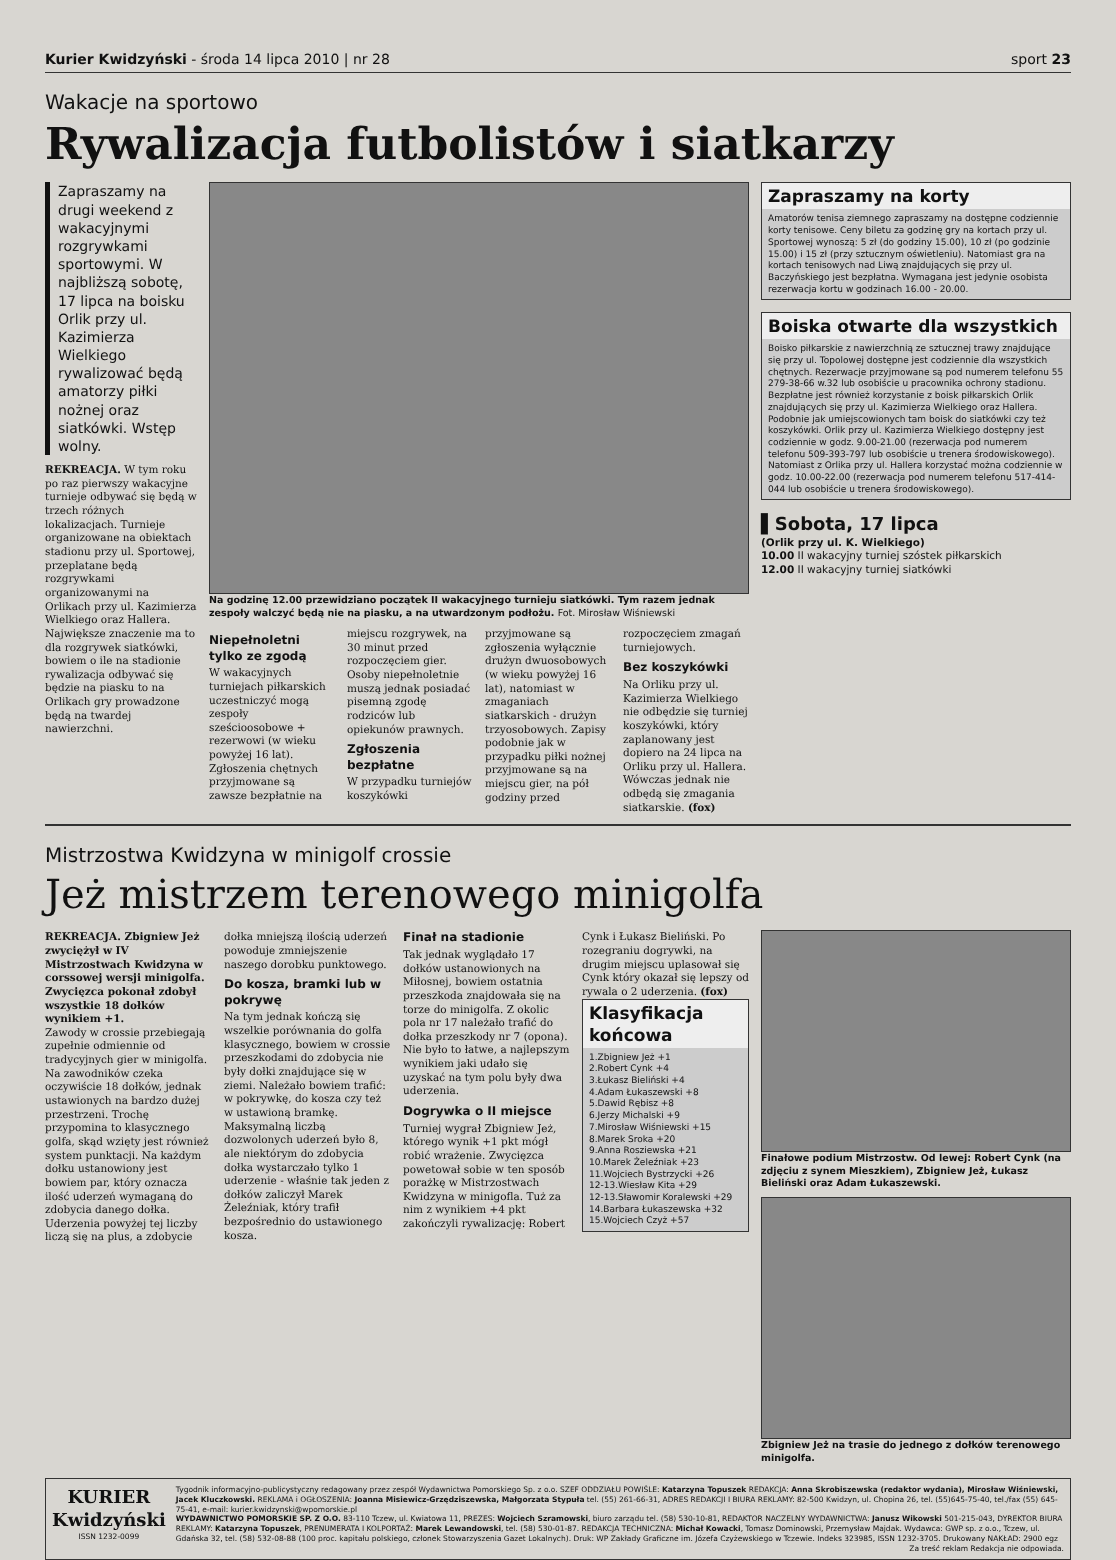Kurier Kwidzyński - środa 14 lipca 2010 | nr 28 sport 23
Wakacje na sportowo
Rywalizacja futbolistów i siatkarzy
Zapraszamy na drugi weekend z wakacyjnymi rozgrywkami sportowymi. W najbliższą sobotę, 17 lipca na boisku Orlik przy ul. Kazimierza Wielkiego rywalizować będą amatorzy piłki nożnej oraz siatkówki. Wstęp wolny.
REKREACJA. W tym roku po raz pierwszy wakacyjne turnieje odbywać się będą w trzech różnych lokalizacjach. Turnieje organizowane na obiektach stadionu przy ul. Sportowej, przeplatane będą rozgrywkami organizowanymi na Orlikach przy ul. Kazimierza Wielkiego oraz Hallera. Największe znaczenie ma to dla rozgrywek siatkówki, bowiem o ile na stadionie rywalizacja odbywać się będzie na piasku to na Orlikach gry prowadzone będą na twardej nawierzchni.
Na godzinę 12.00 przewidziano początek II wakacyjnego turnieju siatkówki. Tym razem jednak zespoły walczyć będą nie na piasku, a na utwardzonym podłożu. Fot. Mirosław Wiśniewski
Niepełnoletni tylko ze zgodą
W wakacyjnych turniejach piłkarskich uczestniczyć mogą zespoły sześcioosobowe + rezerwowi (w wieku powyżej 16 lat). Zgłoszenia chętnych przyjmowane są zawsze bezpłatnie na miejscu rozgrywek, na 30 minut przed rozpoczęciem gier. Osoby niepełnoletnie muszą jednak posiadać pisemną zgodę rodziców lub opiekunów prawnych.
Zgłoszenia bezpłatne
W przypadku turniejów koszykówki przyjmowane są zgłoszenia wyłącznie drużyn dwuosobowych (w wieku powyżej 16 lat), natomiast w zmaganiach siatkarskich - drużyn trzyosobowych. Zapisy podobnie jak w przypadku piłki nożnej przyjmowane są na miejscu gier, na pół godziny przed rozpoczęciem zmagań turniejowych.
Bez koszykówki
Na Orliku przy ul. Kazimierza Wielkiego nie odbędzie się turniej koszykówki, który zaplanowany jest dopiero na 24 lipca na Orliku przy ul. Hallera. Wówczas jednak nie odbędą się zmagania siatkarskie. (fox)
Zapraszamy na korty
Amatorów tenisa ziemnego zapraszamy na dostępne codziennie korty tenisowe. Ceny biletu za godzinę gry na kortach przy ul. Sportowej wynoszą: 5 zł (do godziny 15.00), 10 zł (po godzinie 15.00) i 15 zł (przy sztucznym oświetleniu). Natomiast gra na kortach tenisowych nad Liwą znajdujących się przy ul. Baczyńskiego jest bezpłatna. Wymagana jest jedynie osobista rezerwacja kortu w godzinach 16.00 - 20.00.
Boiska otwarte dla wszystkich
Boisko piłkarskie z nawierzchnią ze sztucznej trawy znajdujące się przy ul. Topolowej dostępne jest codziennie dla wszystkich chętnych. Rezerwacje przyjmowane są pod numerem telefonu 55 279-38-66 w.32 lub osobiście u pracownika ochrony stadionu.
Bezpłatne jest również korzystanie z boisk piłkarskich Orlik znajdujących się przy ul. Kazimierza Wielkiego oraz Hallera. Podobnie jak umiejscowionych tam boisk do siatkówki czy też koszykówki. Orlik przy ul. Kazimierza Wielkiego dostępny jest codziennie w godz. 9.00-21.00 (rezerwacja pod numerem telefonu 509-393-797 lub osobiście u trenera środowiskowego). Natomiast z Orlika przy ul. Hallera korzystać można codziennie w godz. 10.00-22.00 (rezerwacja pod numerem telefonu 517-414-044 lub osobiście u trenera środowiskowego).
▌Sobota, 17 lipca
(Orlik przy ul. K. Wielkiego)
10.00 II wakacyjny turniej szóstek piłkarskich
12.00 II wakacyjny turniej siatkówki
Mistrzostwa Kwidzyna w minigolf crossie
Jeż mistrzem terenowego minigolfa
REKREACJA. Zbigniew Jeż zwyciężył w IV Mistrzostwach Kwidzyna w corssowej wersji minigolfa. Zwycięzca pokonał zdobył wszystkie 18 dołków wynikiem +1.
Zawody w crossie przebiegają zupełnie odmiennie od tradycyjnych gier w minigolfa. Na zawodników czeka oczywiście 18 dołków, jednak ustawionych na bardzo dużej przestrzeni. Trochę przypomina to klasycznego golfa, skąd wzięty jest również system punktacji. Na każdym dołku ustanowiony jest bowiem par, który oznacza ilość uderzeń wymaganą do zdobycia danego dołka. Uderzenia powyżej tej liczby liczą się na plus, a zdobycie dołka mniejszą ilością uderzeń powoduje zmniejszenie naszego dorobku punktowego.
Do kosza, bramki lub w pokrywę
Na tym jednak kończą się wszelkie porównania do golfa klasycznego, bowiem w crossie przeszkodami do zdobycia nie były dołki znajdujące się w ziemi. Należało bowiem trafić: w pokrywkę, do kosza czy też w ustawioną bramkę. Maksymalną liczbą dozwolonych uderzeń było 8, ale niektórym do zdobycia dołka wystarczało tylko 1 uderzenie - właśnie tak jeden z dołków zaliczył Marek Żeleźniak, który trafił bezpośrednio do ustawionego kosza.
Finał na stadionie
Tak jednak wyglądało 17 dołków ustanowionych na Miłosnej, bowiem ostatnia przeszkoda znajdowała się na torze do minigolfa. Z okolic pola nr 17 należało trafić do dołka przeszkody nr 7 (opona). Nie było to łatwe, a najlepszym wynikiem jaki udało się uzyskać na tym polu były dwa uderzenia.
Dogrywka o II miejsce
Turniej wygrał Zbigniew Jeż, którego wynik +1 pkt mógł robić wrażenie. Zwycięzca powetował sobie w ten sposób porażkę w Mistrzostwach Kwidzyna w minigofla. Tuż za nim z wynikiem +4 pkt zakończyli rywalizację: Robert Cynk i Łukasz Bieliński. Po rozegraniu dogrywki, na drugim miejscu uplasował się Cynk który okazał się lepszy od rywala o 2 uderzenia. (fox)
Klasyfikacja końcowa
1.Zbigniew Jeż +1
2.Robert Cynk +4
3.Łukasz Bieliński +4
4.Adam Łukaszewski +8
5.Dawid Rębisz +8
6.Jerzy Michalski +9
7.Mirosław Wiśniewski +15
8.Marek Sroka +20
9.Anna Rosziewska +21
10.Marek Żeleźniak +23
11.Wojciech Bystrzycki +26
12-13.Wiesław Kita +29
12-13.Sławomir Koralewski +29
14.Barbara Łukaszewska +32
15.Wojciech Czyż +57
Finałowe podium Mistrzostw. Od lewej: Robert Cynk (na zdjęciu z synem Mieszkiem), Zbigniew Jeż, Łukasz Bieliński oraz Adam Łukaszewski.
Zbigniew Jeż na trasie do jednego z dołków terenowego minigolfa.
KURIER Kwidzyński
ISSN 1232-0099
Tygodnik informacyjno-publicystyczny redagowany przez zespół Wydawnictwa Pomorskiego Sp. z o.o. SZEF ODDZIAŁU POWIŚLE: Katarzyna Topuszek REDAKCJA: Anna Skrobiszewska (redaktor wydania), Mirosław Wiśniewski, Jacek Kluczkowski. REKLAMA i OGŁOSZENIA: Joanna Misiewicz-Grzędziszewska, Małgorzata Stypuła tel. (55) 261-66-31, ADRES REDAKCJI I BIURA REKLAMY: 82-500 Kwidzyn, ul. Chopina 26, tel. (55)645-75-40, tel./fax (55) 645-75-41, e-mail: kurier.kwidzynski@wpomorskie.pl
WYDAWNICTWO POMORSKIE SP. Z O.O. 83-110 Tczew, ul. Kwiatowa 11, PREZES: Wojciech Szramowski, biuro zarządu tel. (58) 530-10-81, REDAKTOR NACZELNY WYDAWNICTWA: Janusz Wikowski 501-215-043, DYREKTOR BIURA REKLAMY: Katarzyna Topuszek, PRENUMERATA I KOLPORTAŻ: Marek Lewandowski, tel. (58) 530-01-87. REDAKCJA TECHNICZNA: Michał Kowacki, Tomasz Dominowski, Przemysław Majdak. Wydawca: GWP sp. z o.o., Tczew, ul. Gdańska 32, tel. (58) 532-08-88 (100 proc. kapitału polskiego, członek Stowarzyszenia Gazet Lokalnych). Druk: WP Zakłady Graficzne im. Józefa Czyżewskiego w Tczewie. Indeks 323985, ISSN 1232-3705. Drukowany NAKŁAD: 2900 egz
Za treść reklam Redakcja nie odpowiada.